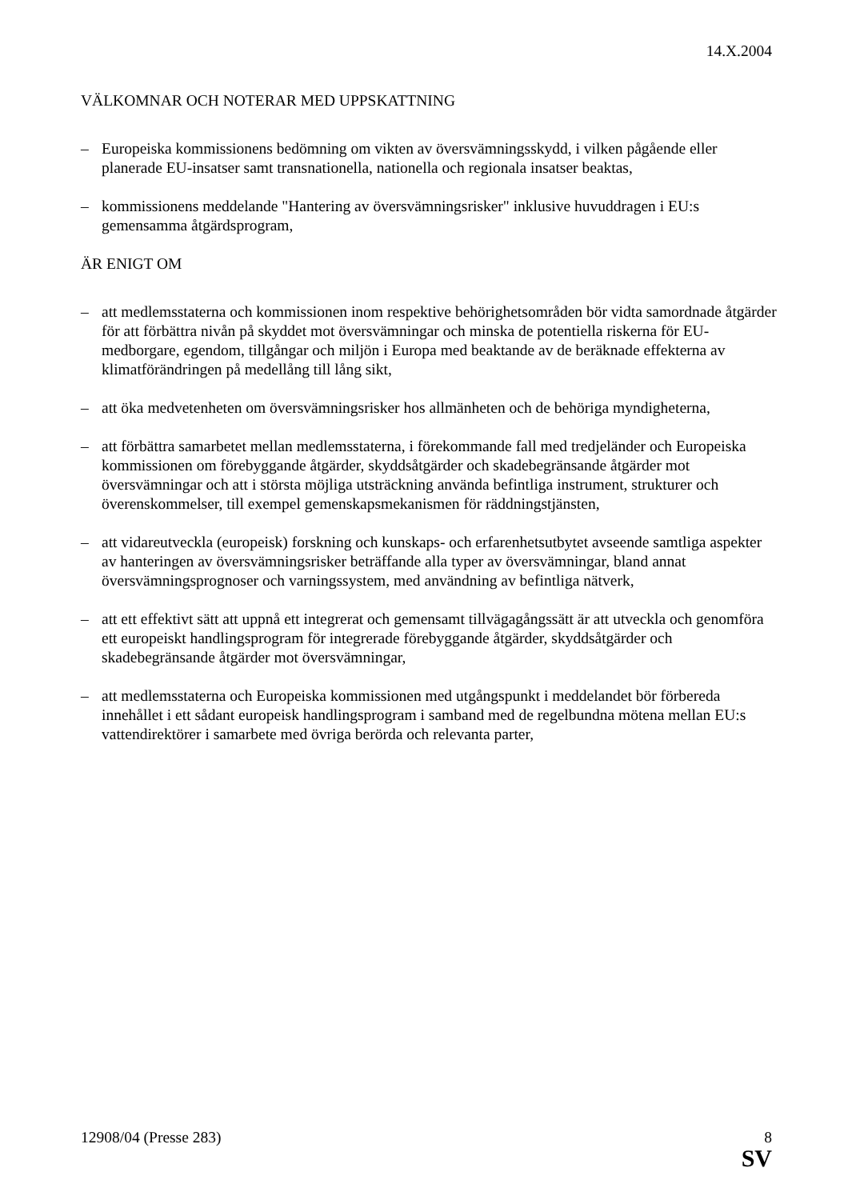14.X.2004
VÄLKOMNAR OCH NOTERAR MED UPPSKATTNING
– Europeiska kommissionens bedömning om vikten av översvämningsskydd, i vilken pågående eller planerade EU-insatser samt transnationella, nationella och regionala insatser beaktas,
– kommissionens meddelande "Hantering av översvämningsrisker" inklusive huvuddragen i EU:s gemensamma åtgärdsprogram,
ÄR ENIGT OM
– att medlemsstaterna och kommissionen inom respektive behörighetsområden bör vidta samordnade åtgärder för att förbättra nivån på skyddet mot översvämningar och minska de potentiella riskerna för EU-medborgare, egendom, tillgångar och miljön i Europa med beaktande av de beräknade effekterna av klimatförändringen på medellång till lång sikt,
– att öka medvetenheten om översvämningsrisker hos allmänheten och de behöriga myndigheterna,
– att förbättra samarbetet mellan medlemsstaterna, i förekommande fall med tredjeländer och Europeiska kommissionen om förebyggande åtgärder, skyddsåtgärder och skadebegränsande åtgärder mot översvämningar och att i största möjliga utsträckning använda befintliga instrument, strukturer och överenskommelser, till exempel gemenskapsmekanismen för räddningstjänsten,
– att vidareutveckla (europeisk) forskning och kunskaps- och erfarenhetsutbytet avseende samtliga aspekter av hanteringen av översvämningsrisker beträffande alla typer av översvämningar, bland annat översvämningsprognoser och varningssystem, med användning av befintliga nätverk,
– att ett effektivt sätt att uppnå ett integrerat och gemensamt tillvägagångssätt är att utveckla och genomföra ett europeiskt handlingsprogram för integrerade förebyggande åtgärder, skyddsåtgärder och skadebegränsande åtgärder mot översvämningar,
– att medlemsstaterna och Europeiska kommissionen med utgångspunkt i meddelandet bör förbereda innehållet i ett sådant europeisk handlingsprogram i samband med de regelbundna mötena mellan EU:s vattendirektörer i samarbete med övriga berörda och relevanta parter,
12908/04 (Presse 283) 8
SV